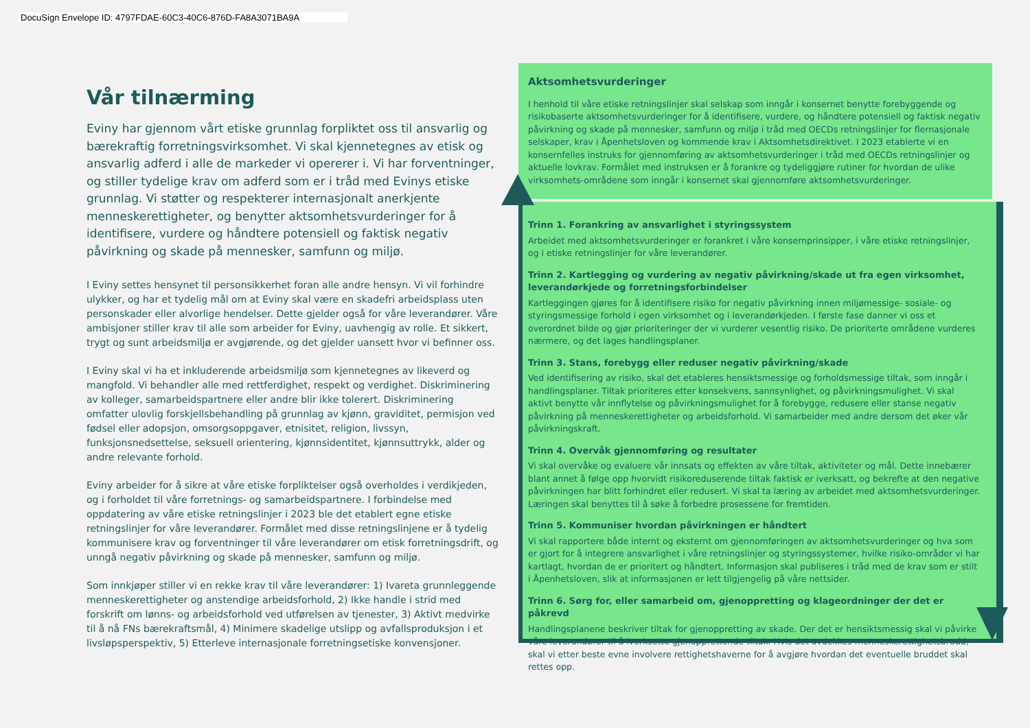DocuSign Envelope ID: 4797FDAE-60C3-40C6-876D-FA8A3071BA9A
Vår tilnærming
Eviny har gjennom vårt etiske grunnlag forpliktet oss til ansvarlig og bærekraftig forretningsvirksomhet. Vi skal kjennetegnes av etisk og ansvarlig adferd i alle de markeder vi opererer i. Vi har forventninger, og stiller tydelige krav om adferd som er i tråd med Evinys etiske grunnlag. Vi støtter og respekterer internasjonalt anerkjente menneskerettigheter, og benytter aktsomhetsvurderinger for å identifisere, vurdere og håndtere potensiell og faktisk negativ påvirkning og skade på mennesker, samfunn og miljø.
I Eviny settes hensynet til personsikkerhet foran alle andre hensyn. Vi vil forhindre ulykker, og har et tydelig mål om at Eviny skal være en skadefri arbeidsplass uten personskader eller alvorlige hendelser. Dette gjelder også for våre leverandører. Våre ambisjoner stiller krav til alle som arbeider for Eviny, uavhengig av rolle. Et sikkert, trygt og sunt arbeidsmiljø er avgjørende, og det gjelder uansett hvor vi befinner oss.
I Eviny skal vi ha et inkluderende arbeidsmiljø som kjennetegnes av likeverd og mangfold. Vi behandler alle med rettferdighet, respekt og verdighet. Diskriminering av kolleger, samarbeidspartnere eller andre blir ikke tolerert. Diskriminering omfatter ulovlig forskjellsbehandling på grunnlag av kjønn, graviditet, permisjon ved fødsel eller adopsjon, omsorgsoppgaver, etnisitet, religion, livssyn, funksjonsnedsettelse, seksuell orientering, kjønnsidentitet, kjønnsuttrykk, alder og andre relevante forhold.
Eviny arbeider for å sikre at våre etiske forpliktelser også overholdes i verdikjeden, og i forholdet til våre forretnings- og samarbeidspartnere. I forbindelse med oppdatering av våre etiske retningslinjer i 2023 ble det etablert egne etiske retningslinjer for våre leverandører. Formålet med disse retningslinjene er å tydelig kommunisere krav og forventninger til våre leverandører om etisk forretningsdrift, og unngå negativ påvirkning og skade på mennesker, samfunn og miljø.
Som innkjøper stiller vi en rekke krav til våre leverandører: 1) Ivareta grunnleggende menneskerettigheter og anstendige arbeidsforhold, 2) Ikke handle i strid med forskrift om lønns- og arbeidsforhold ved utførelsen av tjenester, 3) Aktivt medvirke til å nå FNs bærekraftsmål, 4) Minimere skadelige utslipp og avfallsproduksjon i et livsløpsperspektiv, 5) Etterleve internasjonale forretningsetiske konvensjoner.
Aktsomhetsvurderinger
I henhold til våre etiske retningslinjer skal selskap som inngår i konsernet benytte forebyggende og risikobaserte aktsomhetsvurderinger for å identifisere, vurdere, og håndtere potensiell og faktisk negativ påvirkning og skade på mennesker, samfunn og miljø i tråd med OECDs retningslinjer for flernasjonale selskaper, krav i Åpenhetsloven og kommende krav i Aktsomhetsdirektivet. I 2023 etablerte vi en konsernfelles instruks for gjennomføring av aktsomhetsvurderinger i tråd med OECDs retningslinjer og aktuelle lovkrav. Formålet med instruksen er å forankre og tydeliggjøre rutiner for hvordan de ulike virksomhets-områdene som inngår i konsernet skal gjennomføre aktsomhetsvurderinger.
Trinn 1. Forankring av ansvarlighet i styringssystem
Arbeidet med aktsomhetsvurderinger er forankret i våre konsernprinsipper, i våre etiske retningslinjer, og i etiske retningslinjer for våre leverandører.
Trinn 2. Kartlegging og vurdering av negativ påvirkning/skade ut fra egen virksomhet, leverandørkjede og forretningsforbindelser
Kartleggingen gjøres for å identifisere risiko for negativ påvirkning innen miljømessige- sosiale- og styringsmessige forhold i egen virksomhet og i leverandørkjeden. I første fase danner vi oss et overordnet bilde og gjør prioriteringer der vi vurderer vesentlig risiko. De prioriterte områdene vurderes nærmere, og det lages handlingsplaner.
Trinn 3. Stans, forebygg eller reduser negativ påvirkning/skade
Ved identifisering av risiko, skal det etableres hensiktsmessige og forholdsmessige tiltak, som inngår i handlingsplaner. Tiltak prioriteres etter konsekvens, sannsynlighet, og påvirkningsmulighet. Vi skal aktivt benytte vår innflytelse og påvirkningsmulighet for å forebygge, redusere eller stanse negativ påvirkning på menneskerettigheter og arbeidsforhold. Vi samarbeider med andre dersom det øker vår påvirkningskraft.
Trinn 4. Overvåk gjennomføring og resultater
Vi skal overvåke og evaluere vår innsats og effekten av våre tiltak, aktiviteter og mål. Dette innebærer blant annet å følge opp hvorvidt risikoreduserende tiltak faktisk er iverksatt, og bekrefte at den negative påvirkningen har blitt forhindret eller redusert. Vi skal ta læring av arbeidet med aktsomhetsvurderinger. Læringen skal benyttes til å søke å forbedre prosessene for fremtiden.
Trinn 5. Kommuniser hvordan påvirkningen er håndtert
Vi skal rapportere både internt og eksternt om gjennomføringen av aktsomhetsvurderinger og hva som er gjort for å integrere ansvarlighet i våre retningslinjer og styringssystemer, hvilke risiko-områder vi har kartlagt, hvordan de er prioritert og håndtert. Informasjon skal publiseres i tråd med de krav som er stilt i Åpenhetsloven, slik at informasjonen er lett tilgjengelig på våre nettsider.
Trinn 6. Sørg for, eller samarbeid om, gjenoppretting og klageordninger der det er påkrevd
Handlingsplanene beskriver tiltak for gjenoppretting av skade. Der det er hensiktsmessig skal vi påvirke våre leverandører til å iverksette gjenopprettende tiltak. Hvis det avdekkes menneskerettighetsbrudd, skal vi etter beste evne involvere rettighetshaverne for å avgjøre hvordan det eventuelle bruddet skal rettes opp.